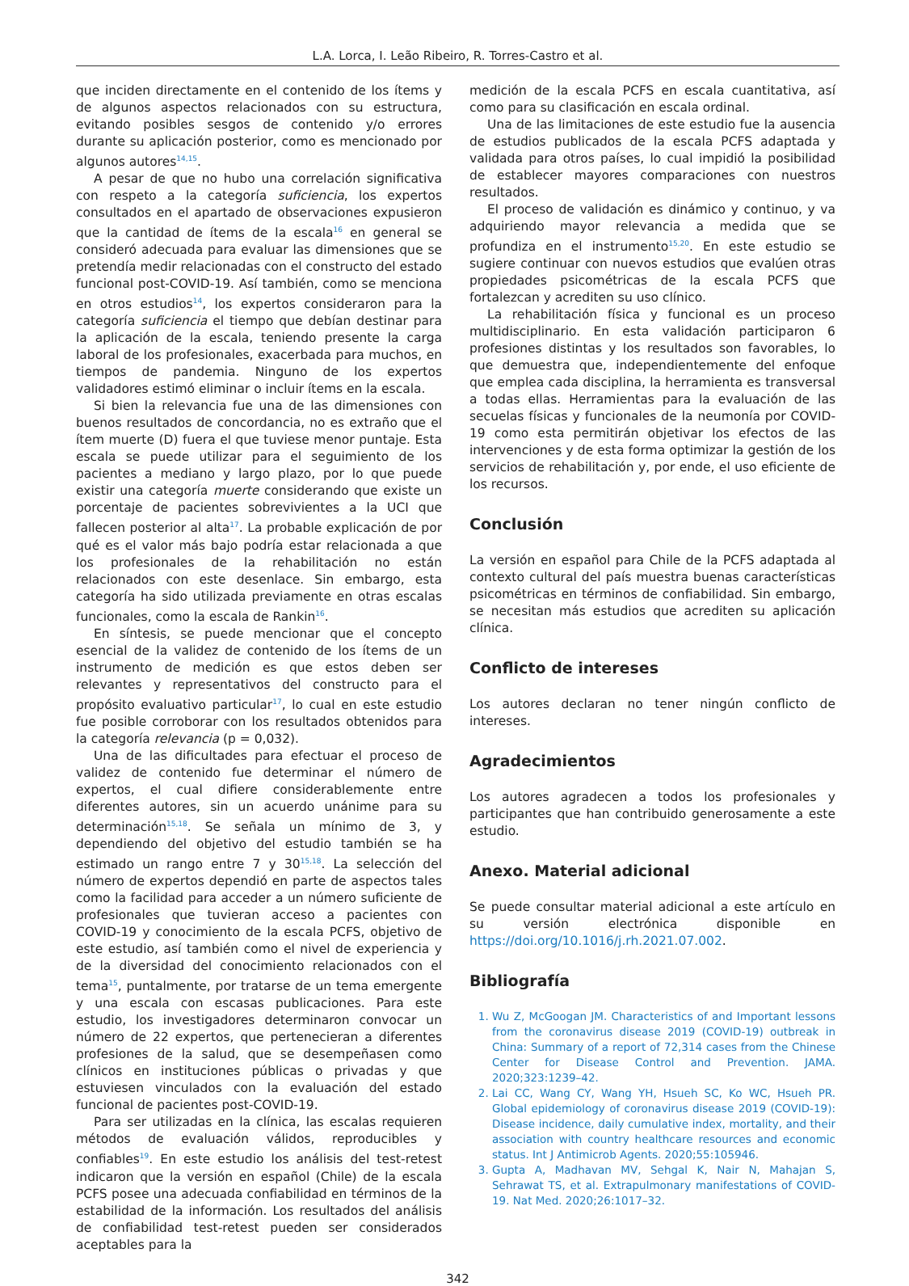L.A. Lorca, I. Leão Ribeiro, R. Torres-Castro et al.
que inciden directamente en el contenido de los ítems y de algunos aspectos relacionados con su estructura, evitando posibles sesgos de contenido y/o errores durante su aplicación posterior, como es mencionado por algunos autores<sup>14,15</sup>.
A pesar de que no hubo una correlación significativa con respeto a la categoría suficiencia, los expertos consultados en el apartado de observaciones expusieron que la cantidad de ítems de la escala<sup>16</sup> en general se consideró adecuada para evaluar las dimensiones que se pretendía medir relacionadas con el constructo del estado funcional post-COVID-19. Así también, como se menciona en otros estudios<sup>14</sup>, los expertos consideraron para la categoría suficiencia el tiempo que debían destinar para la aplicación de la escala, teniendo presente la carga laboral de los profesionales, exacerbada para muchos, en tiempos de pandemia. Ninguno de los expertos validadores estimó eliminar o incluir ítems en la escala.
Si bien la relevancia fue una de las dimensiones con buenos resultados de concordancia, no es extraño que el ítem muerte (D) fuera el que tuviese menor puntaje. Esta escala se puede utilizar para el seguimiento de los pacientes a mediano y largo plazo, por lo que puede existir una categoría muerte considerando que existe un porcentaje de pacientes sobrevivientes a la UCI que fallecen posterior al alta<sup>17</sup>. La probable explicación de por qué es el valor más bajo podría estar relacionada a que los profesionales de la rehabilitación no están relacionados con este desenlace. Sin embargo, esta categoría ha sido utilizada previamente en otras escalas funcionales, como la escala de Rankin<sup>16</sup>.
En síntesis, se puede mencionar que el concepto esencial de la validez de contenido de los ítems de un instrumento de medición es que estos deben ser relevantes y representativos del constructo para el propósito evaluativo particular<sup>17</sup>, lo cual en este estudio fue posible corroborar con los resultados obtenidos para la categoría relevancia (p = 0,032).
Una de las dificultades para efectuar el proceso de validez de contenido fue determinar el número de expertos, el cual difiere considerablemente entre diferentes autores, sin un acuerdo unánime para su determinación<sup>15,18</sup>. Se señala un mínimo de 3, y dependiendo del objetivo del estudio también se ha estimado un rango entre 7 y 30<sup>15,18</sup>. La selección del número de expertos dependió en parte de aspectos tales como la facilidad para acceder a un número suficiente de profesionales que tuvieran acceso a pacientes con COVID-19 y conocimiento de la escala PCFS, objetivo de este estudio, así también como el nivel de experiencia y de la diversidad del conocimiento relacionados con el tema<sup>15</sup>, puntalmente, por tratarse de un tema emergente y una escala con escasas publicaciones. Para este estudio, los investigadores determinaron convocar un número de 22 expertos, que pertenecieran a diferentes profesiones de la salud, que se desempeñasen como clínicos en instituciones públicas o privadas y que estuviesen vinculados con la evaluación del estado funcional de pacientes post-COVID-19.
Para ser utilizadas en la clínica, las escalas requieren métodos de evaluación válidos, reproducibles y confiables<sup>19</sup>. En este estudio los análisis del test-retest indicaron que la versión en español (Chile) de la escala PCFS posee una adecuada confiabilidad en términos de la estabilidad de la información. Los resultados del análisis de confiabilidad test-retest pueden ser considerados aceptables para la
medición de la escala PCFS en escala cuantitativa, así como para su clasificación en escala ordinal.
Una de las limitaciones de este estudio fue la ausencia de estudios publicados de la escala PCFS adaptada y validada para otros países, lo cual impidió la posibilidad de establecer mayores comparaciones con nuestros resultados.
El proceso de validación es dinámico y continuo, y va adquiriendo mayor relevancia a medida que se profundiza en el instrumento<sup>15,20</sup>. En este estudio se sugiere continuar con nuevos estudios que evalúen otras propiedades psicométricas de la escala PCFS que fortalezcan y acrediten su uso clínico.
La rehabilitación física y funcional es un proceso multidisciplinario. En esta validación participaron 6 profesiones distintas y los resultados son favorables, lo que demuestra que, independientemente del enfoque que emplea cada disciplina, la herramienta es transversal a todas ellas. Herramientas para la evaluación de las secuelas físicas y funcionales de la neumonía por COVID-19 como esta permitirán objetivar los efectos de las intervenciones y de esta forma optimizar la gestión de los servicios de rehabilitación y, por ende, el uso eficiente de los recursos.
Conclusión
La versión en español para Chile de la PCFS adaptada al contexto cultural del país muestra buenas características psicométricas en términos de confiabilidad. Sin embargo, se necesitan más estudios que acrediten su aplicación clínica.
Conflicto de intereses
Los autores declaran no tener ningún conflicto de intereses.
Agradecimientos
Los autores agradecen a todos los profesionales y participantes que han contribuido generosamente a este estudio.
Anexo. Material adicional
Se puede consultar material adicional a este artículo en su versión electrónica disponible en https://doi.org/10.1016/j.rh.2021.07.002.
Bibliografía
1. Wu Z, McGoogan JM. Characteristics of and Important lessons from the coronavirus disease 2019 (COVID-19) outbreak in China: Summary of a report of 72,314 cases from the Chinese Center for Disease Control and Prevention. JAMA. 2020;323:1239–42.
2. Lai CC, Wang CY, Wang YH, Hsueh SC, Ko WC, Hsueh PR. Global epidemiology of coronavirus disease 2019 (COVID-19): Disease incidence, daily cumulative index, mortality, and their association with country healthcare resources and economic status. Int J Antimicrob Agents. 2020;55:105946.
3. Gupta A, Madhavan MV, Sehgal K, Nair N, Mahajan S, Sehrawat TS, et al. Extrapulmonary manifestations of COVID-19. Nat Med. 2020;26:1017–32.
342